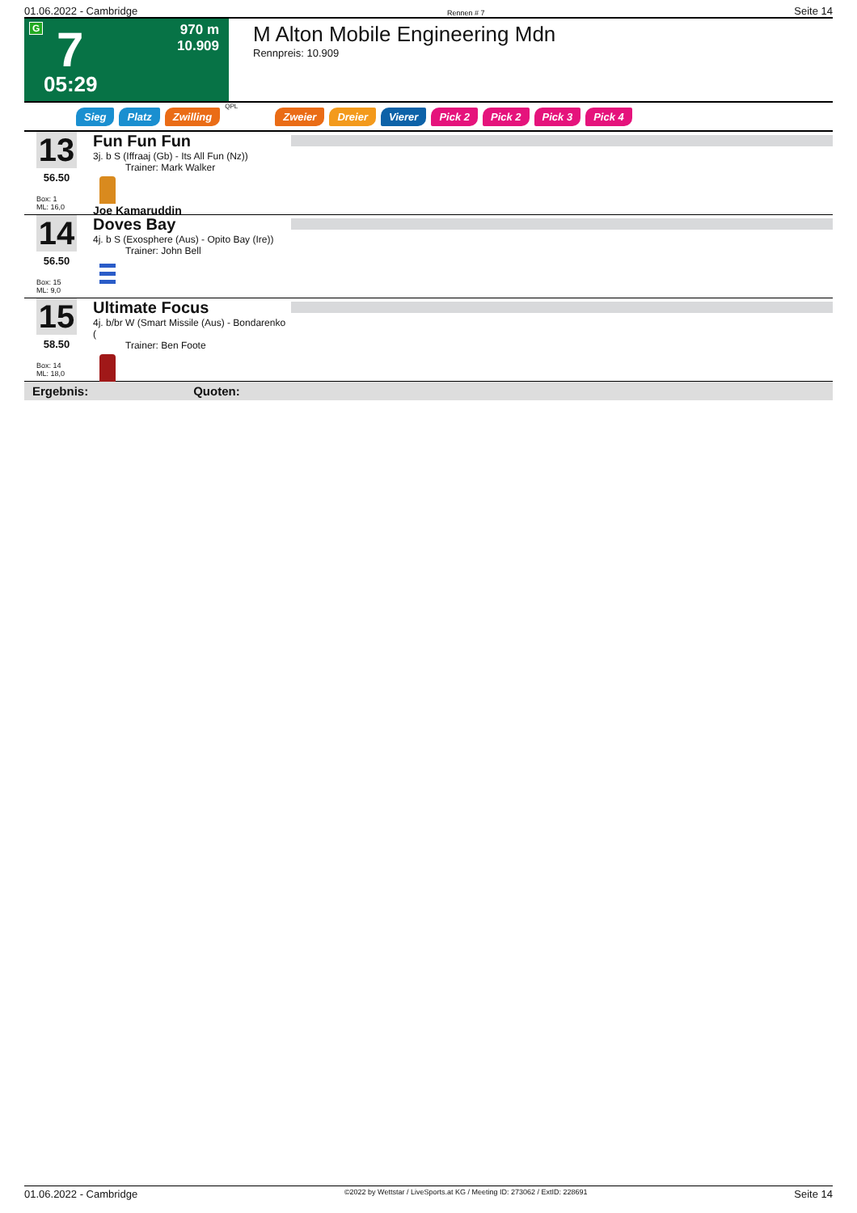01.06.2022 - Cambridge Rennen # 7 Seite 14
G 7 970 m
10.909
05:29
M Alton Mobile Engineering Mdn
Rennpreis: 10.909
Sieg Platz Zwilling QPL Zweier Dreier Vierer Pick 2 Pick 2 Pick 3 Pick 4
13
56.50
Box: 1
ML: 16,0
Fun Fun Fun
3j. b S (Iffraaj (Gb) - Its All Fun (Nz))
Trainer: Mark Walker
Joe Kamaruddin
14
56.50
Box: 15
ML: 9,0
Doves Bay
4j. b S (Exosphere (Aus) - Opito Bay (Ire))
Trainer: John Bell
15
58.50
Box: 14
ML: 18,0
Ultimate Focus
4j. b/br W (Smart Missile (Aus) - Bondarenko (
Trainer: Ben Foote
Ergebnis: Quoten:
01.06.2022 - Cambridge ©2022 by Wettstar / LiveSports.at KG / Meeting ID: 273062 / ExtID: 228691 Seite 14